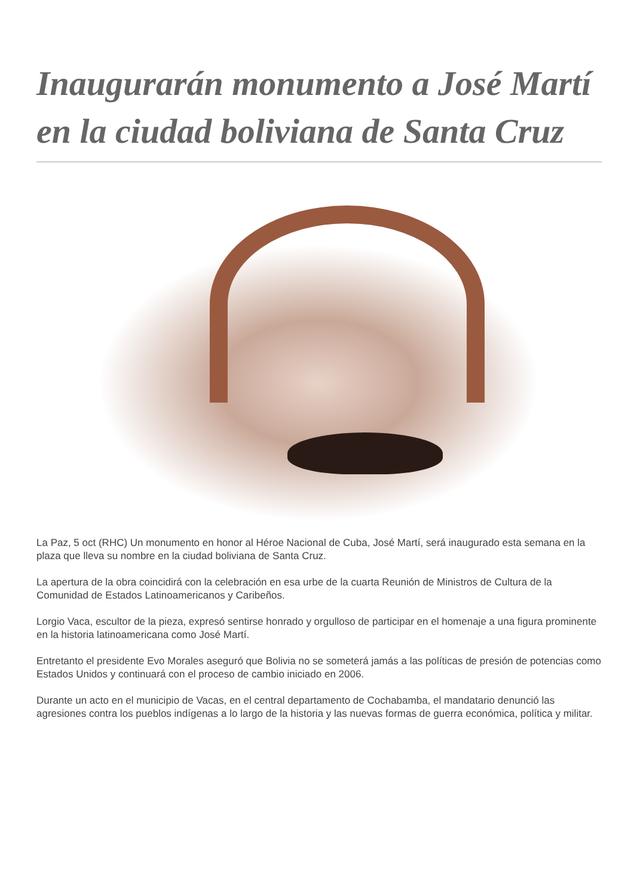Inaugurarán monumento a José Martí en la ciudad boliviana de Santa Cruz
La Paz, 5 oct (RHC) Un monumento en honor al Héroe Nacional de Cuba, José Martí, será inaugurado esta semana en la plaza que lleva su nombre en la ciudad boliviana de Santa Cruz.
La apertura de la obra coincidirá con la celebración en esa urbe de la cuarta Reunión de Ministros de Cultura de la Comunidad de Estados Latinoamericanos y Caribeños.
Lorgio Vaca, escultor de la pieza, expresó sentirse honrado y orgulloso de participar en el homenaje a una figura prominente en la historia latinoamericana como José Martí.
Entretanto el presidente Evo Morales aseguró que Bolivia no se someterá jamás a las políticas de presión de potencias como Estados Unidos y continuará con el proceso de cambio iniciado en 2006.
Durante un acto en el municipio de Vacas, en el central departamento de Cochabamba, el mandatario denunció las agresiones contra los pueblos indígenas a lo largo de la historia y las nuevas formas de guerra económica, política y militar.